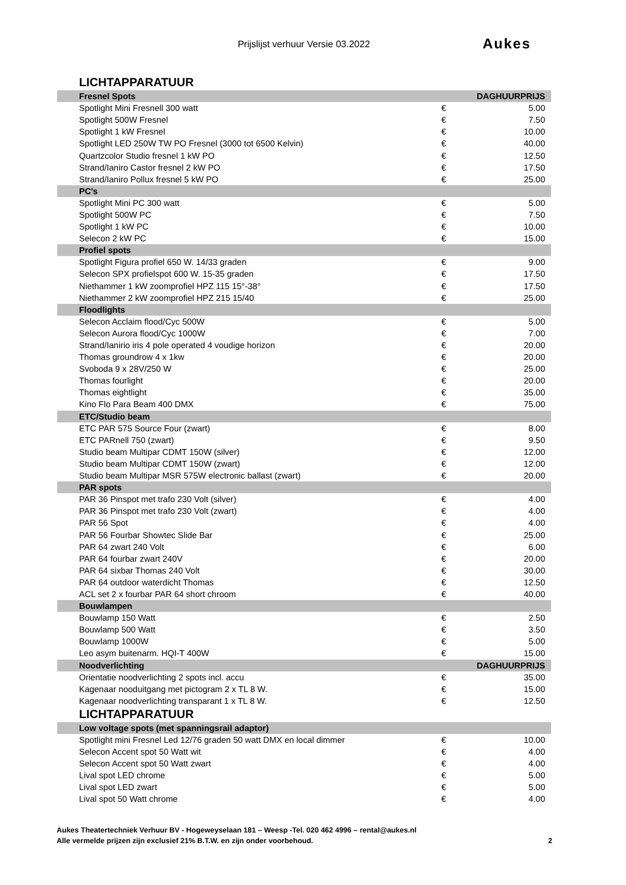Prijslijst verhuur Versie 03.2022 Aukes
LICHTAPPARATUUR
| Fresnel Spots | | DAGHUURPRIJS |
| Spotlight Mini Fresnell 300 watt | € | 5.00 |
| Spotlight 500W Fresnel | € | 7.50 |
| Spotlight 1 kW Fresnel | € | 10.00 |
| Spotlight LED 250W TW PO Fresnel (3000 tot 6500 Kelvin) | € | 40.00 |
| Quartzcolor Studio fresnel 1 kW PO | € | 12.50 |
| Strand/Ianiro Castor fresnel 2 kW PO | € | 17.50 |
| Strand/Ianiro Pollux fresnel 5 kW PO | € | 25.00 |
| PC's | | |
| Spotlight Mini PC 300 watt | € | 5.00 |
| Spotlight 500W PC | € | 7.50 |
| Spotlight 1 kW PC | € | 10.00 |
| Selecon 2 kW PC | € | 15.00 |
| Profiel spots | | |
| Spotlight Figura profiel 650 W. 14/33 graden | € | 9.00 |
| Selecon SPX profielspot 600 W. 15-35 graden | € | 17.50 |
| Niethammer 1 kW zoomprofiel HPZ 115 15°-38° | € | 17.50 |
| Niethammer 2 kW zoomprofiel HPZ 215 15/40 | € | 25.00 |
| Floodlights | | |
| Selecon Acclaim flood/Cyc 500W | € | 5.00 |
| Selecon Aurora flood/Cyc 1000W | € | 7.00 |
| Strand/Ianirio iris 4 pole operated 4 voudige horizon | € | 20.00 |
| Thomas groundrow 4 x 1kw | € | 20.00 |
| Svoboda 9 x 28V/250 W | € | 25.00 |
| Thomas fourlight | € | 20.00 |
| Thomas eightlight | € | 35.00 |
| Kino Flo Para Beam 400 DMX | € | 75.00 |
| ETC/Studio beam | | |
| ETC PAR 575 Source Four (zwart) | € | 8.00 |
| ETC PARnell 750 (zwart) | € | 9.50 |
| Studio beam Multipar CDMT 150W (silver) | € | 12.00 |
| Studio beam Multipar CDMT 150W (zwart) | € | 12.00 |
| Studio beam Multipar MSR 575W electronic ballast (zwart) | € | 20.00 |
| PAR spots | | |
| PAR 36 Pinspot met trafo 230 Volt (silver) | € | 4.00 |
| PAR 36 Pinspot met trafo 230 Volt (zwart) | € | 4.00 |
| PAR 56 Spot | € | 4.00 |
| PAR 56 Fourbar Showtec Slide Bar | € | 25.00 |
| PAR 64 zwart 240 Volt | € | 6.00 |
| PAR 64 fourbar zwart 240V | € | 20.00 |
| PAR 64 sixbar Thomas 240 Volt | € | 30.00 |
| PAR 64 outdoor waterdicht Thomas | € | 12.50 |
| ACL set 2 x fourbar PAR 64 short chroom | € | 40.00 |
| Bouwlampen | | |
| Bouwlamp 150 Watt | € | 2.50 |
| Bouwlamp 500 Watt | € | 3.50 |
| Bouwlamp 1000W | € | 5.00 |
| Leo asym buitenarm. HQI-T 400W | € | 15.00 |
| Noodverlichting | | DAGHUURPRIJS |
| Orientatie noodverlichting 2 spots incl. accu | € | 35.00 |
| Kagenaar nooduitgang met pictogram 2 x TL 8 W. | € | 15.00 |
| Kagenaar noodverlichting transparant 1 x TL 8 W. | € | 12.50 |
| LICHTAPPARATUUR | | |
| Low voltage spots (met spanningsrail adaptor) | | |
| Spotlight mini Fresnel Led 12/76 graden 50 watt DMX en local dimmer | € | 10.00 |
| Selecon Accent spot 50 Watt wit | € | 4.00 |
| Selecon Accent spot 50 Watt zwart | € | 4.00 |
| Lival spot LED chrome | € | 5.00 |
| Lival spot LED zwart | € | 5.00 |
| Lival spot 50 Watt chrome | € | 4.00 |
Aukes Theatertechniek Verhuur BV - Hogeweyselaan 181 – Weesp -Tel. 020 462 4996 – rental@aukes.nl
Alle vermelde prijzen zijn exclusief 21% B.T.W. en zijn onder voorbehoud.
2